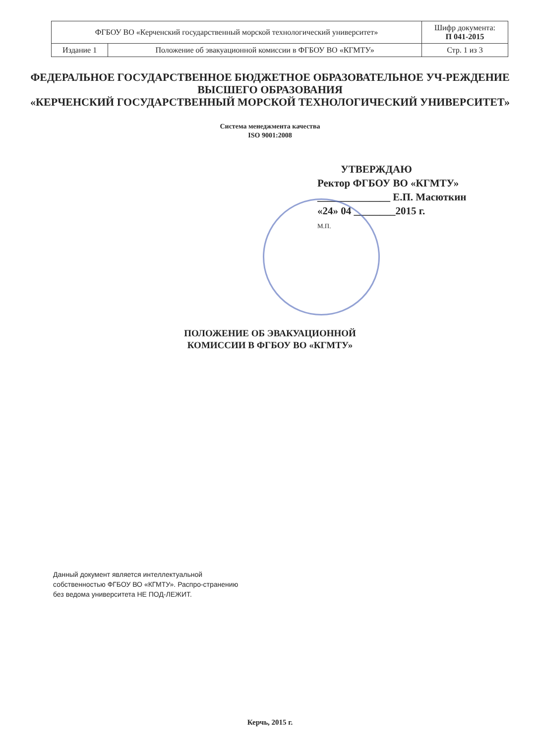| ФГБОУ ВО «Керченский государственный морской технологический университет» | | Шифр документа: П 041-2015 |
| Издание 1 | Положение об эвакуационной комиссии в ФГБОУ ВО «КГМТУ» | Стр. 1 из 3 |
ФЕДЕРАЛЬНОЕ ГОСУДАРСТВЕННОЕ БЮДЖЕТНОЕ ОБРАЗОВАТЕЛЬНОЕ УЧ-РЕЖДЕНИЕ
ВЫСШЕГО ОБРАЗОВАНИЯ
«КЕРЧЕНСКИЙ ГОСУДАРСТВЕННЫЙ МОРСКОЙ ТЕХНОЛОГИЧЕСКИЙ УНИВЕРСИТЕТ»
Система менеджмента качества
ISO 9001:2008
УТВЕРЖДАЮ
Ректор ФГБОУ ВО «КГМТУ»
______________ Е.П. Масюткин
«24» 04 ________2015 г.
М.П.
ПОЛОЖЕНИЕ ОБ ЭВАКУАЦИОННОЙ
КОМИССИИ В ФГБОУ ВО «КГМТУ»
Данный документ является интеллектуальной собственностью ФГБОУ ВО «КГМТУ». Распро-странению без ведома университета НЕ ПОД-ЛЕЖИТ.
Керчь, 2015 г.